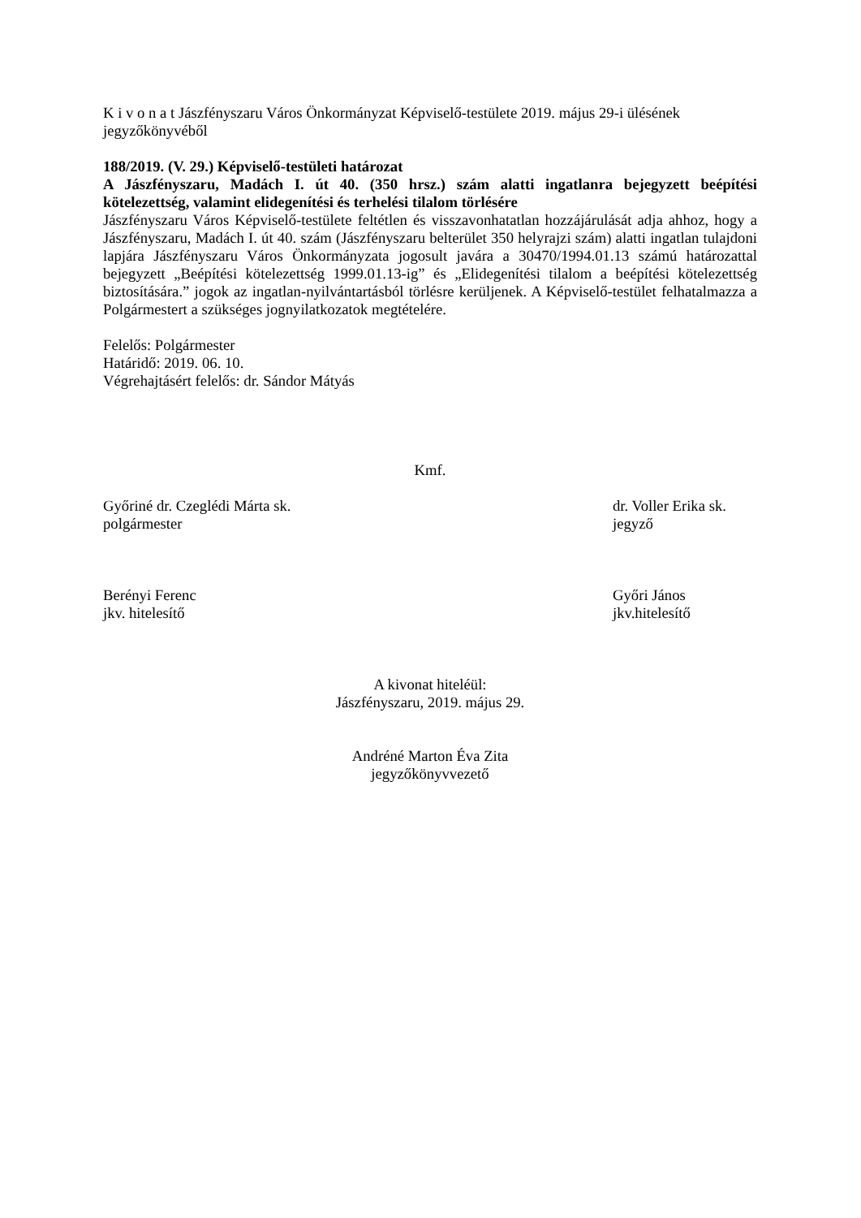K i v o n a t Jászfényszaru Város Önkormányzat Képviselő-testülete 2019. május 29-i ülésének jegyzőkönyvéből
188/2019. (V. 29.) Képviselő-testületi határozat
A Jászfényszaru, Madách I. út 40. (350 hrsz.) szám alatti ingatlanra bejegyzett beépítési kötelezettség, valamint elidegenítési és terhelési tilalom törlésére
Jászfényszaru Város Képviselő-testülete feltétlen és visszavonhatatlan hozzájárulását adja ahhoz, hogy a Jászfényszaru, Madách I. út 40. szám (Jászfényszaru belterület 350 helyrajzi szám) alatti ingatlan tulajdoni lapjára Jászfényszaru Város Önkormányzata jogosult javára a 30470/1994.01.13 számú határozattal bejegyzett „Beépítési kötelezettség 1999.01.13-ig” és „Elidegenítési tilalom a beépítési kötelezettség biztosítására.” jogok az ingatlan-nyilvántartásból törlésre kerüljenek. A Képviselő-testület felhatalmazza a Polgármestert a szükséges jognyilatkozatok megtételére.
Felelős: Polgármester
Határidő: 2019. 06. 10.
Végrehajtásért felelős: dr. Sándor Mátyás
Kmf.
Győriné dr. Czeglédi Márta sk.
polgármester
dr. Voller Erika sk.
jegyző
Berényi Ferenc
jkv. hitelesítő
Győri János
jkv.hitelesítő
A kivonat hiteléül:
Jászfényszaru, 2019. május 29.
Andréné Marton Éva Zita
jegyzőkönyvvezető